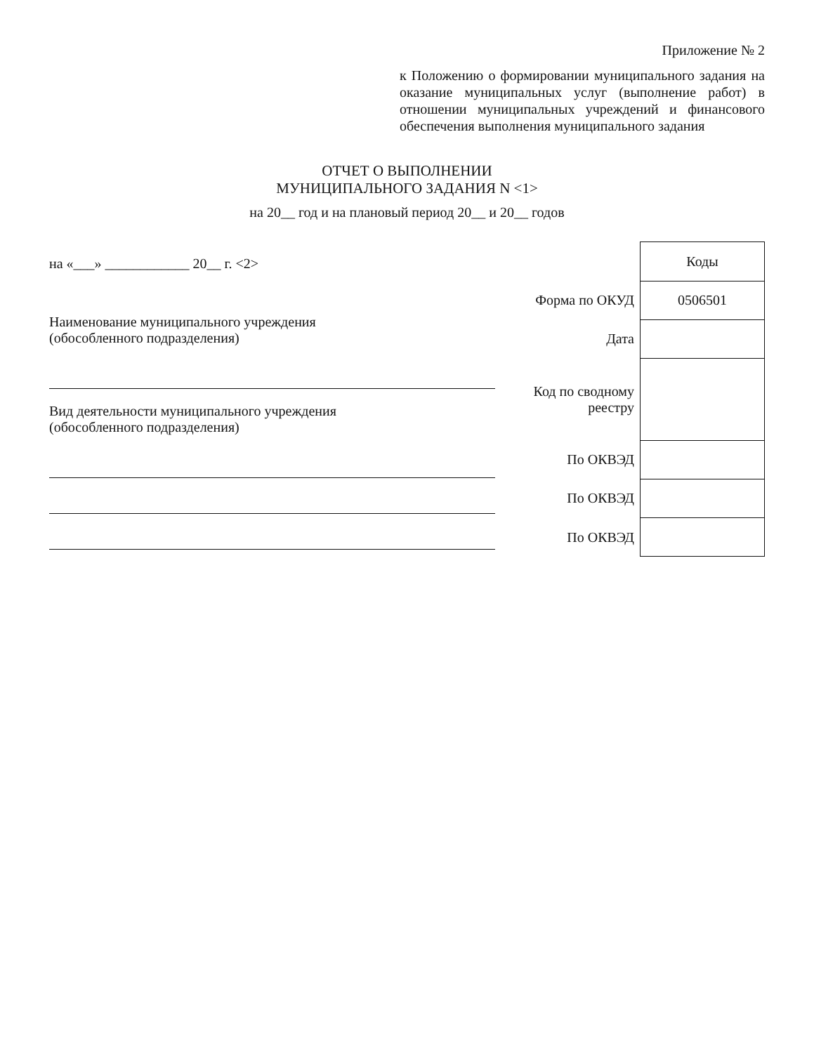Приложение № 2
к Положению о формировании муниципального задания на оказание муниципальных услуг (выполнение работ) в отношении муниципальных учреждений и финансового обеспечения выполнения муниципального задания
ОТЧЕТ О ВЫПОЛНЕНИИ
МУНИЦИПАЛЬНОГО ЗАДАНИЯ N <1>
на 20__ год и на плановый период 20__ и 20__ годов
на «___» ____________ 20__ г. <2>
Наименование муниципального учреждения
(обособленного подразделения)
Вид деятельности муниципального учреждения
(обособленного подразделения)
| | Коды |
| Форма по ОКУД | 0506501 |
| Дата | |
| Код по сводному реестру | |
| По ОКВЭД | |
| По ОКВЭД | |
| По ОКВЭД | |